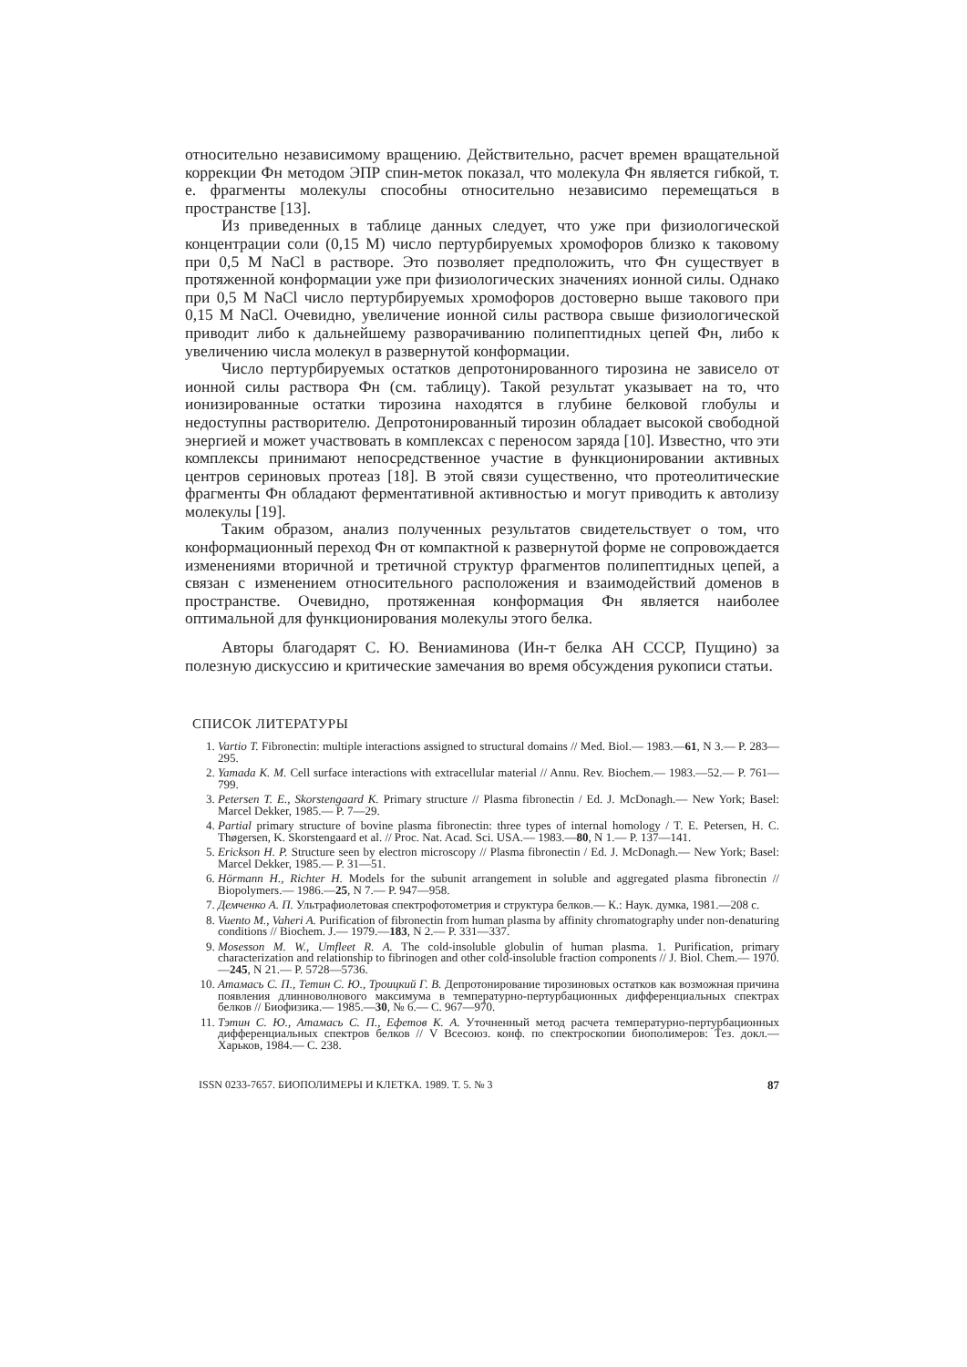относительно независимому вращению. Действительно, расчет времен вращательной коррекции Фн методом ЭПР спин-меток показал, что молекула Фн является гибкой, т. е. фрагменты молекулы способны относительно независимо перемещаться в пространстве [13].
Из приведенных в таблице данных следует, что уже при физиологической концентрации соли (0,15 М) число пертурбируемых хромофоров близко к таковому при 0,5 М NaCl в растворе. Это позволяет предположить, что Фн существует в протяженной конформации уже при физиологических значениях ионной силы. Однако при 0,5 М NaCl число пертурбируемых хромофоров достоверно выше такового при 0,15 М NaCl. Очевидно, увеличение ионной силы раствора свыше физиологической приводит либо к дальнейшему разворачиванию полипептидных цепей Фн, либо к увеличению числа молекул в развернутой конформации.
Число пертурбируемых остатков депротонированного тирозина не зависело от ионной силы раствора Фн (см. таблицу). Такой результат указывает на то, что ионизированные остатки тирозина находятся в глубине белковой глобулы и недоступны растворителю. Депротонированный тирозин обладает высокой свободной энергией и может участвовать в комплексах с переносом заряда [10]. Известно, что эти комплексы принимают непосредственное участие в функционировании активных центров сериновых протеаз [18]. В этой связи существенно, что протеолитические фрагменты Фн обладают ферментативной активностью и могут приводить к автолизу молекулы [19].
Таким образом, анализ полученных результатов свидетельствует о том, что конформационный переход Фн от компактной к развернутой форме не сопровождается изменениями вторичной и третичной структур фрагментов полипептидных цепей, а связан с изменением относительного расположения и взаимодействий доменов в пространстве. Очевидно, протяженная конформация Фн является наиболее оптимальной для функционирования молекулы этого белка.
Авторы благодарят С. Ю. Вениаминова (Ин-т белка АН СССР, Пущино) за полезную дискуссию и критические замечания во время обсуждения рукописи статьи.
СПИСОК ЛИТЕРАТУРЫ
1. Vartio T. Fibronectin: multiple interactions assigned to structural domains // Med. Biol.— 1983.—61, N 3.— P. 283—295.
2. Yamada K. M. Cell surface interactions with extracellular material // Annu. Rev. Biochem.— 1983.—52.— P. 761—799.
3. Petersen T. E., Skorstengaard K. Primary structure // Plasma fibronectin / Ed. J. McDonagh.— New York; Basel: Marcel Dekker, 1985.— P. 7—29.
4. Partial primary structure of bovine plasma fibronectin: three types of internal homology / T. E. Petersen, H. C. Thøgersen, K. Skorstengaard et al. // Proc. Nat. Acad. Sci. USA.— 1983.—80, N 1.— P. 137—141.
5. Erickson H. P. Structure seen by electron microscopy // Plasma fibronectin / Ed. J. McDonagh.— New York; Basel: Marcel Dekker, 1985.— P. 31—51.
6. Hörmann H., Richter H. Models for the subunit arrangement in soluble and aggregated plasma fibronectin // Biopolymers.— 1986.—25, N 7.— P. 947—958.
7. Демченко А. П. Ультрафиолетовая спектрофотометрия и структура белков.— К.: Наук. думка, 1981.—208 с.
8. Vuento M., Vaheri A. Purification of fibronectin from human plasma by affinity chromatography under non-denaturing conditions // Biochem. J.— 1979.—183, N 2.— P. 331—337.
9. Mosesson M. W., Umfleet R. A. The cold-insoluble globulin of human plasma. 1. Purification, primary characterization and relationship to fibrinogen and other cold-insoluble fraction components // J. Biol. Chem.— 1970.—245, N 21.— P. 5728—5736.
10. Атамась С. П., Тетин С. Ю., Троицкий Г. В. Депротонирование тирозиновых остатков как возможная причина появления длинноволнового максимума в температурно-пертурбационных дифференциальных спектрах белков // Биофизика.— 1985.—30, № 6.— С. 967—970.
11. Тэтин С. Ю., Атамась С. П., Ефетов К. А. Уточненный метод расчета температурно-пертурбационных дифференциальных спектров белков // V Всесоюз. конф. по спектроскопии биополимеров: Тез. докл.— Харьков, 1984.— С. 238.
ISSN 0233-7657. БИОПОЛИМЕРЫ И КЛЕТКА. 1989. Т. 5. № 3 87